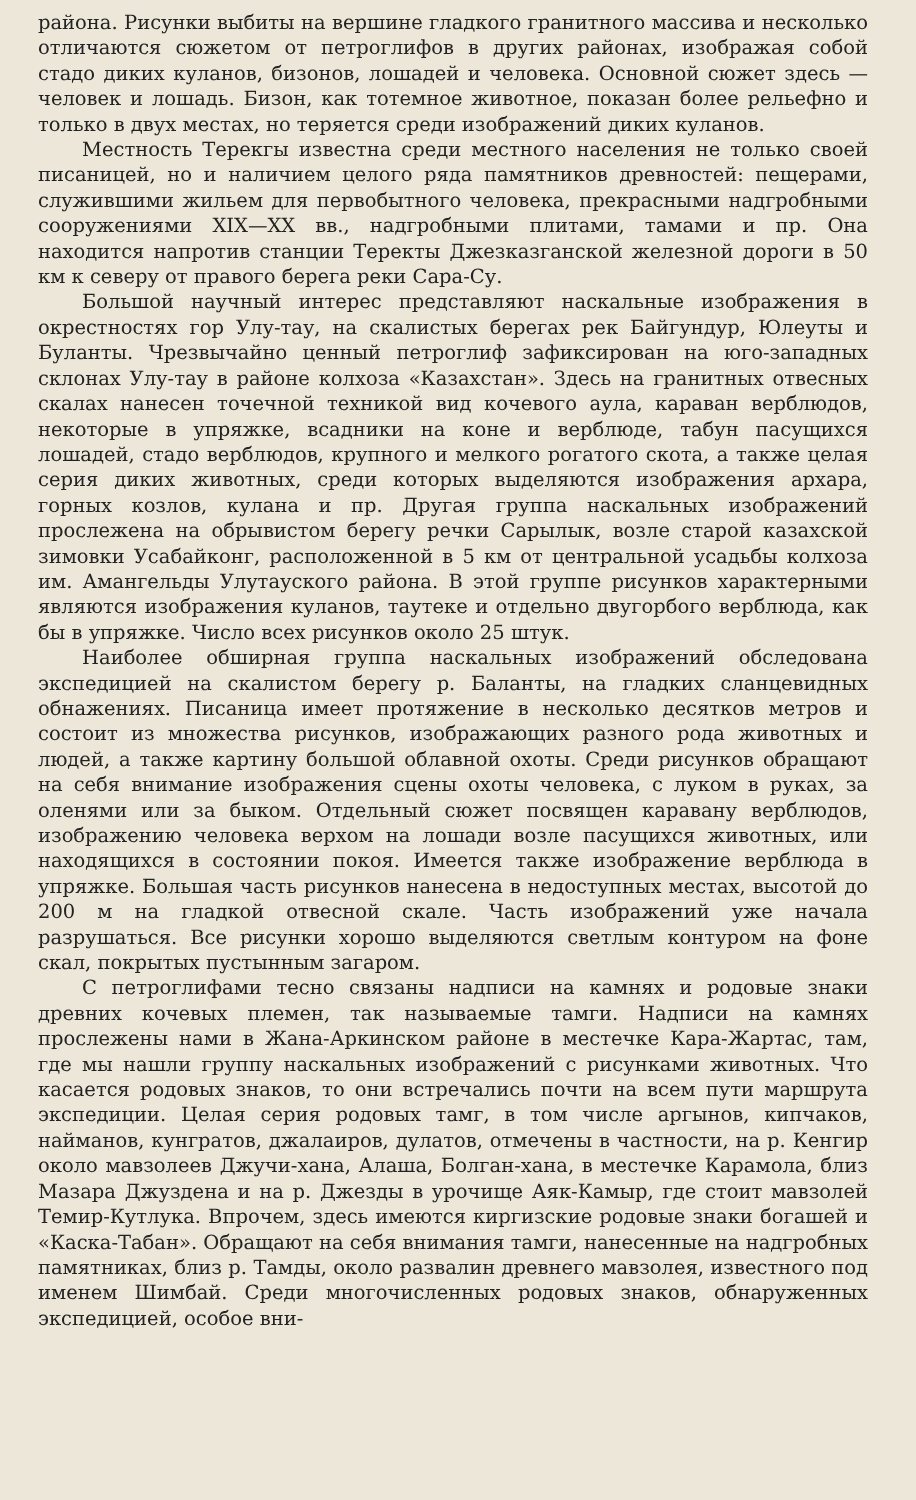района. Рисунки выбиты на вершине гладкого гранитного массива и несколько отличаются сюжетом от петроглифов в других районах, изображая собой стадо диких куланов, бизонов, лошадей и человека. Основной сюжет здесь — человек и лошадь. Бизон, как тотемное животное, показан более рельефно и только в двух местах, но теряется среди изображений диких куланов.
Местность Терекгы известна среди местного населения не только своей писаницей, но и наличием целого ряда памятников древностей: пещерами, служившими жильем для первобытного человека, прекрасными надгробными сооружениями XIX—XX вв., надгробными плитами, тамами и пр. Она находится напротив станции Теректы Джезказганской железной дороги в 50 км к северу от правого берега реки Сара-Су.
Большой научный интерес представляют наскальные изображения в окрестностях гор Улу-тау, на скалистых берегах рек Байгундур, Юлеуты и Буланты. Чрезвычайно ценный петроглиф зафиксирован на юго-западных склонах Улу-тау в районе колхоза «Казахстан». Здесь на гранитных отвесных скалах нанесен точечной техникой вид кочевого аула, караван верблюдов, некоторые в упряжке, всадники на коне и верблюде, табун пасущихся лошадей, стадо верблюдов, крупного и мелкого рогатого скота, а также целая серия диких животных, среди которых выделяются изображения архара, горных козлов, кулана и пр. Другая группа наскальных изображений прослежена на обрывистом берегу речки Сарылык, возле старой казахской зимовки Усабайконг, расположенной в 5 км от центральной усадьбы колхоза им. Амангельды Улутауского района. В этой группе рисунков характерными являются изображения куланов, таутеке и отдельно двугорбого верблюда, как бы в упряжке. Число всех рисунков около 25 штук.
Наиболее обширная группа наскальных изображений обследована экспедицией на скалистом берегу р. Баланты, на гладких сланцевидных обнажениях. Писаница имеет протяжение в несколько десятков метров и состоит из множества рисунков, изображающих разного рода животных и людей, а также картину большой облавной охоты. Среди рисунков обращают на себя внимание изображения сцены охоты человека, с луком в руках, за оленями или за быком. Отдельный сюжет посвящен каравану верблюдов, изображению человека верхом на лошади возле пасущихся животных, или находящихся в состоянии покоя. Имеется также изображение верблюда в упряжке. Большая часть рисунков нанесена в недоступных местах, высотой до 200 м на гладкой отвесной скале. Часть изображений уже начала разрушаться. Все рисунки хорошо выделяются светлым контуром на фоне скал, покрытых пустынным загаром.
С петроглифами тесно связаны надписи на камнях и родовые знаки древних кочевых племен, так называемые тамги. Надписи на камнях прослежены нами в Жана-Аркинском районе в местечке Кара-Жартас, там, где мы нашли группу наскальных изображений с рисунками животных. Что касается родовых знаков, то они встречались почти на всем пути маршрута экспедиции. Целая серия родовых тамг, в том числе аргынов, кипчаков, найманов, кунгратов, джалаиров, дулатов, отмечены в частности, на р. Кенгир около мавзолеев Джучи-хана, Алаша, Болган-хана, в местечке Карамола, близ Мазара Джуздена и на р. Джезды в урочище Аяк-Камыр, где стоит мавзолей Темир-Кутлука. Впрочем, здесь имеются киргизские родовые знаки богашей и «Каска-Табан». Обращают на себя внимания тамги, нанесенные на надгробных памятниках, близ р. Тамды, около развалин древнего мавзолея, известного под именем Шимбай. Среди многочисленных родовых знаков, обнаруженных экспедицией, особое вни-